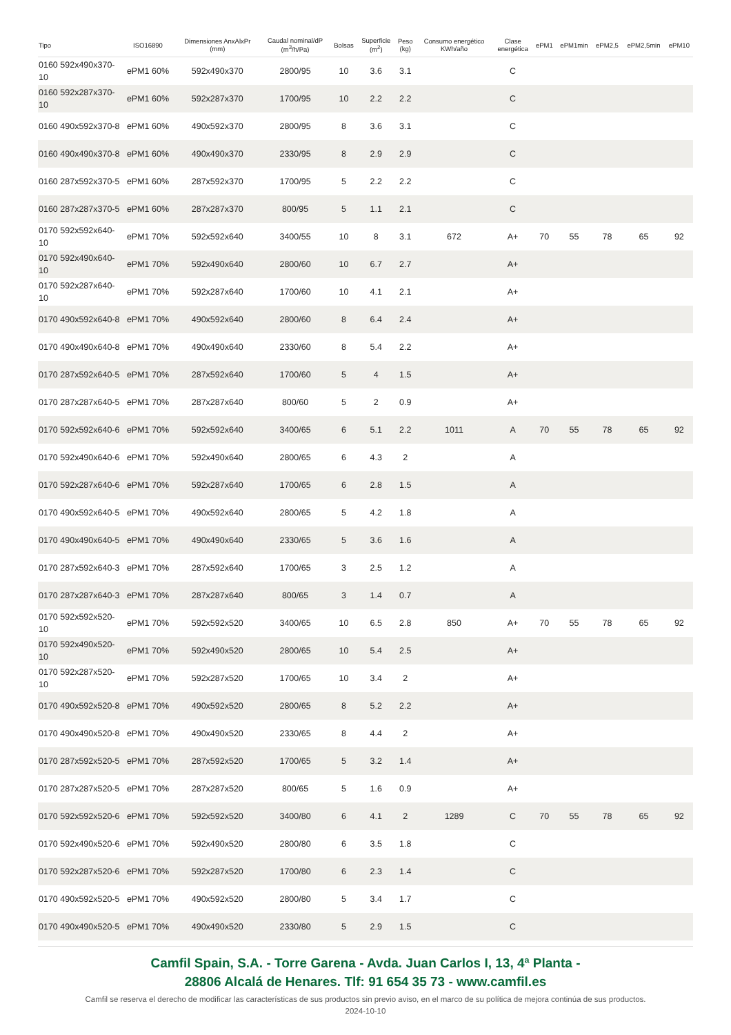| Tipo | ISO16890 | Dimensiones AnxAlxPr (mm) | Caudal nominal/dP (m<sup>3</sup>/h/Pa) | Bolsas | Superficie (m<sup>2</sup>) | Peso (kg) | Consumo energético KWh/año | Clase energética | ePM1 | ePM1min | ePM2,5 | ePM2,5min | ePM10 |
| --- | --- | --- | --- | --- | --- | --- | --- | --- | --- | --- | --- | --- | --- |
| 0160 592x490x370-10 | ePM1 60% | 592x490x370 | 2800/95 | 10 | 3.6 | 3.1 | | C | | | | | |
| 0160 592x287x370-10 | ePM1 60% | 592x287x370 | 1700/95 | 10 | 2.2 | 2.2 | | C | | | | | |
| 0160 490x592x370-8 | ePM1 60% | 490x592x370 | 2800/95 | 8 | 3.6 | 3.1 | | C | | | | | |
| 0160 490x490x370-8 | ePM1 60% | 490x490x370 | 2330/95 | 8 | 2.9 | 2.9 | | C | | | | | |
| 0160 287x592x370-5 | ePM1 60% | 287x592x370 | 1700/95 | 5 | 2.2 | 2.2 | | C | | | | | |
| 0160 287x287x370-5 | ePM1 60% | 287x287x370 | 800/95 | 5 | 1.1 | 2.1 | | C | | | | | |
| 0170 592x592x640-10 | ePM1 70% | 592x592x640 | 3400/55 | 10 | 8 | 3.1 | 672 | A+ | 70 | 55 | 78 | 65 | 92 |
| 0170 592x490x640-10 | ePM1 70% | 592x490x640 | 2800/60 | 10 | 6.7 | 2.7 | | A+ | | | | | |
| 0170 592x287x640-10 | ePM1 70% | 592x287x640 | 1700/60 | 10 | 4.1 | 2.1 | | A+ | | | | | |
| 0170 490x592x640-8 | ePM1 70% | 490x592x640 | 2800/60 | 8 | 6.4 | 2.4 | | A+ | | | | | |
| 0170 490x490x640-8 | ePM1 70% | 490x490x640 | 2330/60 | 8 | 5.4 | 2.2 | | A+ | | | | | |
| 0170 287x592x640-5 | ePM1 70% | 287x592x640 | 1700/60 | 5 | 4 | 1.5 | | A+ | | | | | |
| 0170 287x287x640-5 | ePM1 70% | 287x287x640 | 800/60 | 5 | 2 | 0.9 | | A+ | | | | | |
| 0170 592x592x640-6 | ePM1 70% | 592x592x640 | 3400/65 | 6 | 5.1 | 2.2 | 1011 | A | 70 | 55 | 78 | 65 | 92 |
| 0170 592x490x640-6 | ePM1 70% | 592x490x640 | 2800/65 | 6 | 4.3 | 2 | | A | | | | | |
| 0170 592x287x640-6 | ePM1 70% | 592x287x640 | 1700/65 | 6 | 2.8 | 1.5 | | A | | | | | |
| 0170 490x592x640-5 | ePM1 70% | 490x592x640 | 2800/65 | 5 | 4.2 | 1.8 | | A | | | | | |
| 0170 490x490x640-5 | ePM1 70% | 490x490x640 | 2330/65 | 5 | 3.6 | 1.6 | | A | | | | | |
| 0170 287x592x640-3 | ePM1 70% | 287x592x640 | 1700/65 | 3 | 2.5 | 1.2 | | A | | | | | |
| 0170 287x287x640-3 | ePM1 70% | 287x287x640 | 800/65 | 3 | 1.4 | 0.7 | | A | | | | | |
| 0170 592x592x520-10 | ePM1 70% | 592x592x520 | 3400/65 | 10 | 6.5 | 2.8 | 850 | A+ | 70 | 55 | 78 | 65 | 92 |
| 0170 592x490x520-10 | ePM1 70% | 592x490x520 | 2800/65 | 10 | 5.4 | 2.5 | | A+ | | | | | |
| 0170 592x287x520-10 | ePM1 70% | 592x287x520 | 1700/65 | 10 | 3.4 | 2 | | A+ | | | | | |
| 0170 490x592x520-8 | ePM1 70% | 490x592x520 | 2800/65 | 8 | 5.2 | 2.2 | | A+ | | | | | |
| 0170 490x490x520-8 | ePM1 70% | 490x490x520 | 2330/65 | 8 | 4.4 | 2 | | A+ | | | | | |
| 0170 287x592x520-5 | ePM1 70% | 287x592x520 | 1700/65 | 5 | 3.2 | 1.4 | | A+ | | | | | |
| 0170 287x287x520-5 | ePM1 70% | 287x287x520 | 800/65 | 5 | 1.6 | 0.9 | | A+ | | | | | |
| 0170 592x592x520-6 | ePM1 70% | 592x592x520 | 3400/80 | 6 | 4.1 | 2 | 1289 | C | 70 | 55 | 78 | 65 | 92 |
| 0170 592x490x520-6 | ePM1 70% | 592x490x520 | 2800/80 | 6 | 3.5 | 1.8 | | C | | | | | |
| 0170 592x287x520-6 | ePM1 70% | 592x287x520 | 1700/80 | 6 | 2.3 | 1.4 | | C | | | | | |
| 0170 490x592x520-5 | ePM1 70% | 490x592x520 | 2800/80 | 5 | 3.4 | 1.7 | | C | | | | | |
| 0170 490x490x520-5 | ePM1 70% | 490x490x520 | 2330/80 | 5 | 2.9 | 1.5 | | C | | | | | |
Camfil Spain, S.A. - Torre Garena - Avda. Juan Carlos I, 13, 4ª Planta -
28806 Alcalá de Henares. Tlf: 91 654 35 73 - www.camfil.es
Camfil se reserva el derecho de modificar las características de sus productos sin previo aviso, en el marco de su política de mejora continúa de sus productos.
2024-10-10